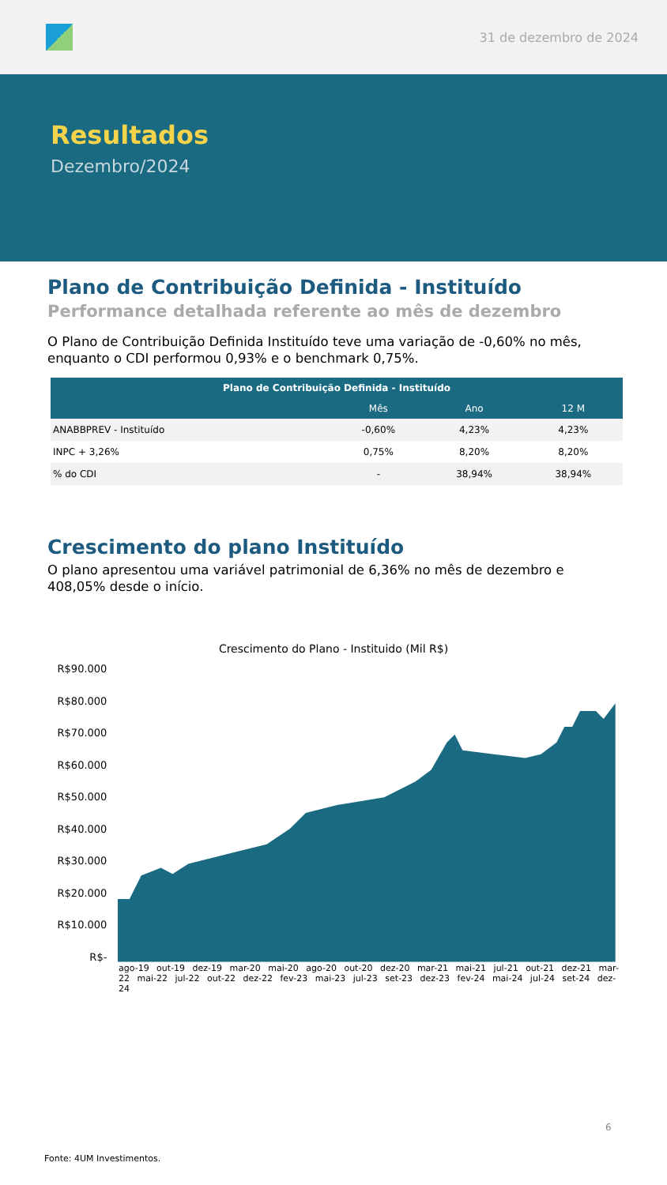31 de dezembro de 2024
Resultados
Dezembro/2024
Plano de Contribuição Definida - Instituído
Performance detalhada referente ao mês de dezembro
O Plano de Contribuição Definida Instituído teve uma variação de -0,60% no mês, enquanto o CDI performou 0,93% e o benchmark 0,75%.
| Plano de Contribuição Definida - Instituído | | | |
| --- | --- | --- | --- |
| | Mês | Ano | 12 M |
| ANABBPREV - Instituído | -0,60% | 4,23% | 4,23% |
| INPC + 3,26% | 0,75% | 8,20% | 8,20% |
| % do CDI | - | 38,94% | 38,94% |
Crescimento do plano Instituído
O plano apresentou uma variável patrimonial de 6,36% no mês de dezembro e 408,05% desde o início.
Crescimento do Plano - Instituido (Mil R$)
R$90.000
R$80.000
R$70.000
R$60.000
R$50.000
R$40.000
R$30.000
R$20.000
R$10.000
R$-
ago-19 out-19 dez-19 mar-20 mai-20 ago-20 out-20 dez-20 mar-21 mai-21 jul-21 out-21 dez-21 mar-22 mai-22 jul-22 out-22 dez-22 fev-23 mai-23 jul-23 set-23 dez-23 fev-24 mai-24 jul-24 set-24 dez-24
6
Fonte: 4UM Investimentos.